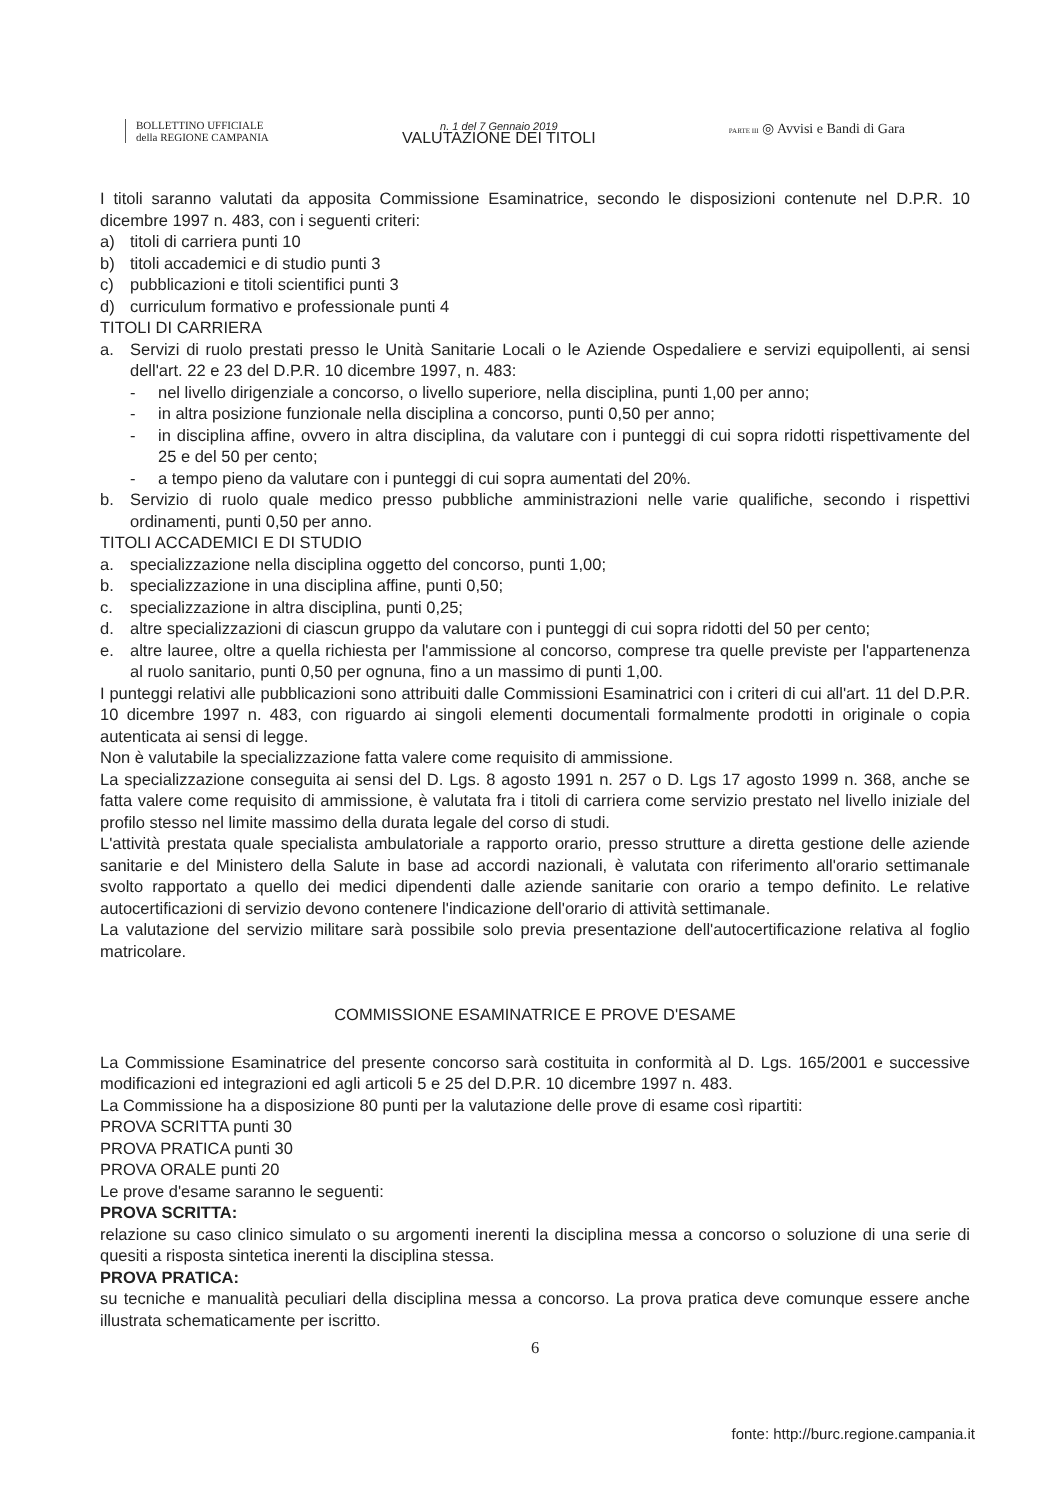BOLLETTINO UFFICIALE
della REGIONE CAMPANIA
n. 1 del 7 Gennaio 2019
VALUTAZIONE DEI TITOLI
PARTE III ◎ Avvisi e Bandi di Gara
I titoli saranno valutati da apposita Commissione Esaminatrice, secondo le disposizioni contenute nel D.P.R. 10 dicembre 1997 n. 483, con i seguenti criteri:
a) titoli di carriera punti 10
b) titoli accademici e di studio punti 3
c) pubblicazioni e titoli scientifici punti 3
d) curriculum formativo e professionale punti 4
TITOLI DI CARRIERA
a. Servizi di ruolo prestati presso le Unità Sanitarie Locali o le Aziende Ospedaliere e servizi equipollenti, ai sensi dell'art. 22 e 23 del D.P.R. 10 dicembre 1997, n. 483:
- nel livello dirigenziale a concorso, o livello superiore, nella disciplina, punti 1,00 per anno;
- in altra posizione funzionale nella disciplina a concorso, punti 0,50 per anno;
- in disciplina affine, ovvero in altra disciplina, da valutare con i punteggi di cui sopra ridotti rispettivamente del 25 e del 50 per cento;
- a tempo pieno da valutare con i punteggi di cui sopra aumentati del 20%.
b. Servizio di ruolo quale medico presso pubbliche amministrazioni nelle varie qualifiche, secondo i rispettivi ordinamenti, punti 0,50 per anno.
TITOLI ACCADEMICI E DI STUDIO
a. specializzazione nella disciplina oggetto del concorso, punti 1,00;
b. specializzazione in una disciplina affine, punti 0,50;
c. specializzazione in altra disciplina, punti 0,25;
d. altre specializzazioni di ciascun gruppo da valutare con i punteggi di cui sopra ridotti del 50 per cento;
e. altre lauree, oltre a quella richiesta per l'ammissione al concorso, comprese tra quelle previste per l'appartenenza al ruolo sanitario, punti 0,50 per ognuna, fino a un massimo di punti 1,00.
I punteggi relativi alle pubblicazioni sono attribuiti dalle Commissioni Esaminatrici con i criteri di cui all'art. 11 del D.P.R. 10 dicembre 1997 n. 483, con riguardo ai singoli elementi documentali formalmente prodotti in originale o copia autenticata ai sensi di legge.
Non è valutabile la specializzazione fatta valere come requisito di ammissione.
La specializzazione conseguita ai sensi del D. Lgs. 8 agosto 1991 n. 257 o D. Lgs 17 agosto 1999 n. 368, anche se fatta valere come requisito di ammissione, è valutata fra i titoli di carriera come servizio prestato nel livello iniziale del profilo stesso nel limite massimo della durata legale del corso di studi.
L'attività prestata quale specialista ambulatoriale a rapporto orario, presso strutture a diretta gestione delle aziende sanitarie e del Ministero della Salute in base ad accordi nazionali, è valutata con riferimento all'orario settimanale svolto rapportato a quello dei medici dipendenti dalle aziende sanitarie con orario a tempo definito. Le relative autocertificazioni di servizio devono contenere l'indicazione dell'orario di attività settimanale.
La valutazione del servizio militare sarà possibile solo previa presentazione dell'autocertificazione relativa al foglio matricolare.
COMMISSIONE ESAMINATRICE E PROVE D'ESAME
La Commissione Esaminatrice del presente concorso sarà costituita in conformità al D. Lgs. 165/2001 e successive modificazioni ed integrazioni ed agli articoli 5 e 25 del D.P.R. 10 dicembre 1997 n. 483.
La Commissione ha a disposizione 80 punti per la valutazione delle prove di esame così ripartiti:
PROVA SCRITTA punti 30
PROVA PRATICA punti 30
PROVA ORALE punti 20
Le prove d'esame saranno le seguenti:
PROVA SCRITTA:
relazione su caso clinico simulato o su argomenti inerenti la disciplina messa a concorso o soluzione di una serie di quesiti a risposta sintetica inerenti la disciplina stessa.
PROVA PRATICA:
su tecniche e manualità peculiari della disciplina messa a concorso. La prova pratica deve comunque essere anche illustrata schematicamente per iscritto.
6
fonte: http://burc.regione.campania.it